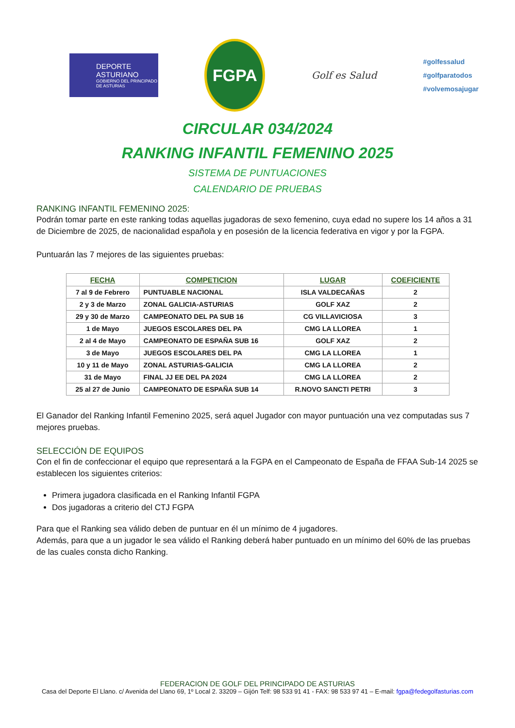DEPORTE ASTURIANO
GOBIERNO DEL PRINCIPADO DE ASTURIAS
FGPA
Golf es Salud
#golfessalud
#golfparatodos
#volvemosajugar
CIRCULAR 034/2024
RANKING INFANTIL FEMENINO 2025
SISTEMA DE PUNTUACIONES
CALENDARIO DE PRUEBAS
RANKING INFANTIL FEMENINO 2025:
Podrán tomar parte en este ranking todas aquellas jugadoras de sexo femenino, cuya edad no supere los 14 años a 31 de Diciembre de 2025, de nacionalidad española y en posesión de la licencia federativa en vigor y por la FGPA.
Puntuarán las 7 mejores de las siguientes pruebas:
| FECHA | COMPETICION | LUGAR | COEFICIENTE |
| --- | --- | --- | --- |
| 7 al 9 de Febrero | PUNTUABLE NACIONAL | ISLA VALDECAÑAS | 2 |
| 2 y 3 de Marzo | ZONAL GALICIA-ASTURIAS | GOLF XAZ | 2 |
| 29 y 30 de Marzo | CAMPEONATO DEL PA SUB 16 | CG VILLAVICIOSA | 3 |
| 1 de Mayo | JUEGOS ESCOLARES DEL PA | CMG LA LLOREA | 1 |
| 2 al 4 de Mayo | CAMPEONATO DE ESPAÑA SUB 16 | GOLF XAZ | 2 |
| 3 de Mayo | JUEGOS ESCOLARES DEL PA | CMG LA LLOREA | 1 |
| 10 y 11 de Mayo | ZONAL ASTURIAS-GALICIA | CMG LA LLOREA | 2 |
| 31 de Mayo | FINAL JJ EE DEL PA 2024 | CMG LA LLOREA | 2 |
| 25 al 27 de Junio | CAMPEONATO DE ESPAÑA SUB 14 | R.NOVO SANCTI PETRI | 3 |
El Ganador del Ranking Infantil Femenino 2025, será aquel Jugador con mayor puntuación una vez computadas sus 7 mejores pruebas.
SELECCIÓN DE EQUIPOS
Con el fin de confeccionar el equipo que representará a la FGPA en el Campeonato de España de FFAA Sub-14 2025 se establecen los siguientes criterios:
Primera jugadora clasificada en el Ranking Infantil FGPA
Dos jugadoras a criterio del CTJ FGPA
Para que el Ranking sea válido deben de puntuar en él un mínimo de 4 jugadores.
Además, para que a un jugador le sea válido el Ranking deberá haber puntuado en un mínimo del 60% de las pruebas de las cuales consta dicho Ranking.
FEDERACION DE GOLF DEL PRINCIPADO DE ASTURIAS
Casa del Deporte El Llano. c/ Avenida del Llano 69, 1º Local 2. 33209 – Gijón Telf: 98 533 91 41 - FAX: 98 533 97 41 – E-mail: fgpa@fedegolfasturias.com